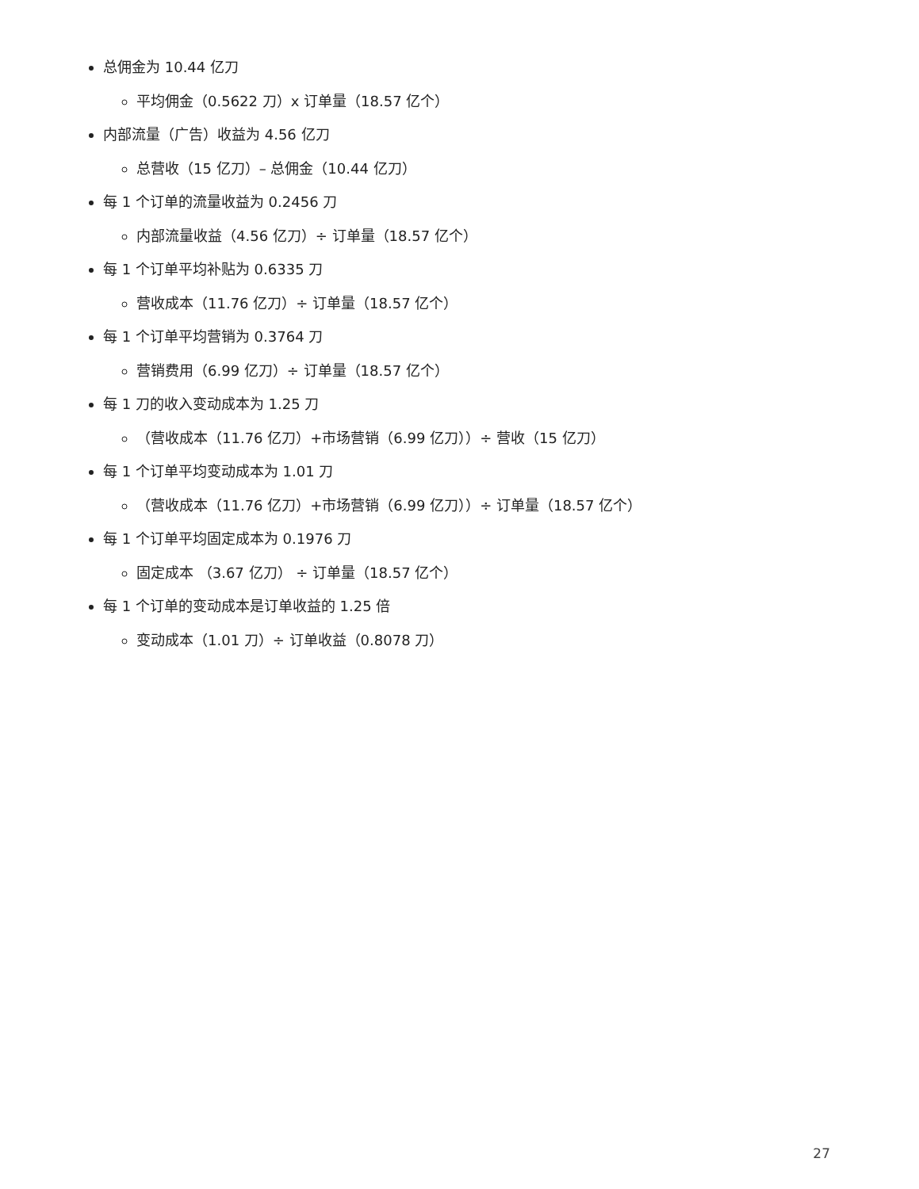总佣金为 10.44 亿刀
平均佣金（0.5622 刀）x 订单量（18.57 亿个）
内部流量（广告）收益为 4.56 亿刀
总营收（15 亿刀）– 总佣金（10.44 亿刀）
每 1 个订单的流量收益为 0.2456 刀
内部流量收益（4.56 亿刀）÷ 订单量（18.57 亿个）
每 1 个订单平均补贴为 0.6335 刀
营收成本（11.76 亿刀）÷ 订单量（18.57 亿个）
每 1 个订单平均营销为 0.3764 刀
营销费用（6.99 亿刀）÷ 订单量（18.57 亿个）
每 1 刀的收入变动成本为 1.25 刀
（营收成本（11.76 亿刀）+市场营销（6.99 亿刀））÷ 营收（15 亿刀）
每 1 个订单平均变动成本为 1.01 刀
（营收成本（11.76 亿刀）+市场营销（6.99 亿刀））÷ 订单量（18.57 亿个）
每 1 个订单平均固定成本为 0.1976 刀
固定成本 （3.67 亿刀） ÷ 订单量（18.57 亿个）
每 1 个订单的变动成本是订单收益的 1.25 倍
变动成本（1.01 刀）÷ 订单收益（0.8078 刀）
27